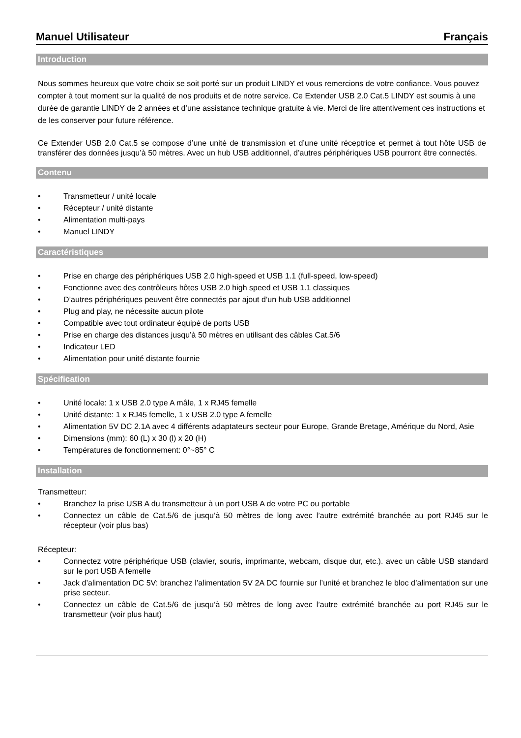Manuel Utilisateur Français
Introduction
Nous sommes heureux que votre choix se soit porté sur un produit LINDY et vous remercions de votre confiance. Vous pouvez compter à tout moment sur la qualité de nos produits et de notre service. Ce Extender USB 2.0 Cat.5 LINDY est soumis à une durée de garantie LINDY de 2 années et d’une assistance technique gratuite à vie. Merci de lire attentivement ces instructions et de les conserver pour future référence.
Ce Extender USB 2.0 Cat.5 se compose d’une unité de transmission et d’une unité réceptrice et permet à tout hôte USB de transférer des données jusqu’à 50 mètres. Avec un hub USB additionnel, d’autres périphériques USB pourront être connectés.
Contenu
• Transmetteur / unité locale
• Récepteur / unité distante
• Alimentation multi-pays
• Manuel LINDY
Caractéristiques
• Prise en charge des périphériques USB 2.0 high-speed et USB 1.1 (full-speed, low-speed)
• Fonctionne avec des contrôleurs hôtes USB 2.0 high speed et USB 1.1 classiques
• D’autres périphériques peuvent être connectés par ajout d’un hub USB additionnel
• Plug and play, ne nécessite aucun pilote
• Compatible avec tout ordinateur équipé de ports USB
• Prise en charge des distances jusqu’à 50 mètres en utilisant des câbles Cat.5/6
• Indicateur LED
• Alimentation pour unité distante fournie
Spécification
• Unité locale: 1 x USB 2.0 type A mâle, 1 x RJ45 femelle
• Unité distante: 1 x RJ45 femelle, 1 x USB 2.0 type A femelle
• Alimentation 5V DC 2.1A avec 4 différents adaptateurs secteur pour Europe, Grande Bretage, Amérique du Nord, Asie
• Dimensions (mm): 60 (L) x 30 (l) x 20 (H)
• Températures de fonctionnement: 0°~85° C
Installation
Transmetteur:
• Branchez la prise USB A du transmetteur à un port USB A de votre PC ou portable
• Connectez un câble de Cat.5/6 de jusqu’à 50 mètres de long avec l’autre extrémité branchée au port RJ45 sur le récepteur (voir plus bas)
Récepteur:
• Connectez votre périphérique USB (clavier, souris, imprimante, webcam, disque dur, etc.). avec un câble USB standard sur le port USB A femelle
• Jack d’alimentation DC 5V: branchez l’alimentation 5V 2A DC fournie sur l’unité et branchez le bloc d’alimentation sur une prise secteur.
• Connectez un câble de Cat.5/6 de jusqu’à 50 mètres de long avec l’autre extrémité branchée au port RJ45 sur le transmetteur (voir plus haut)